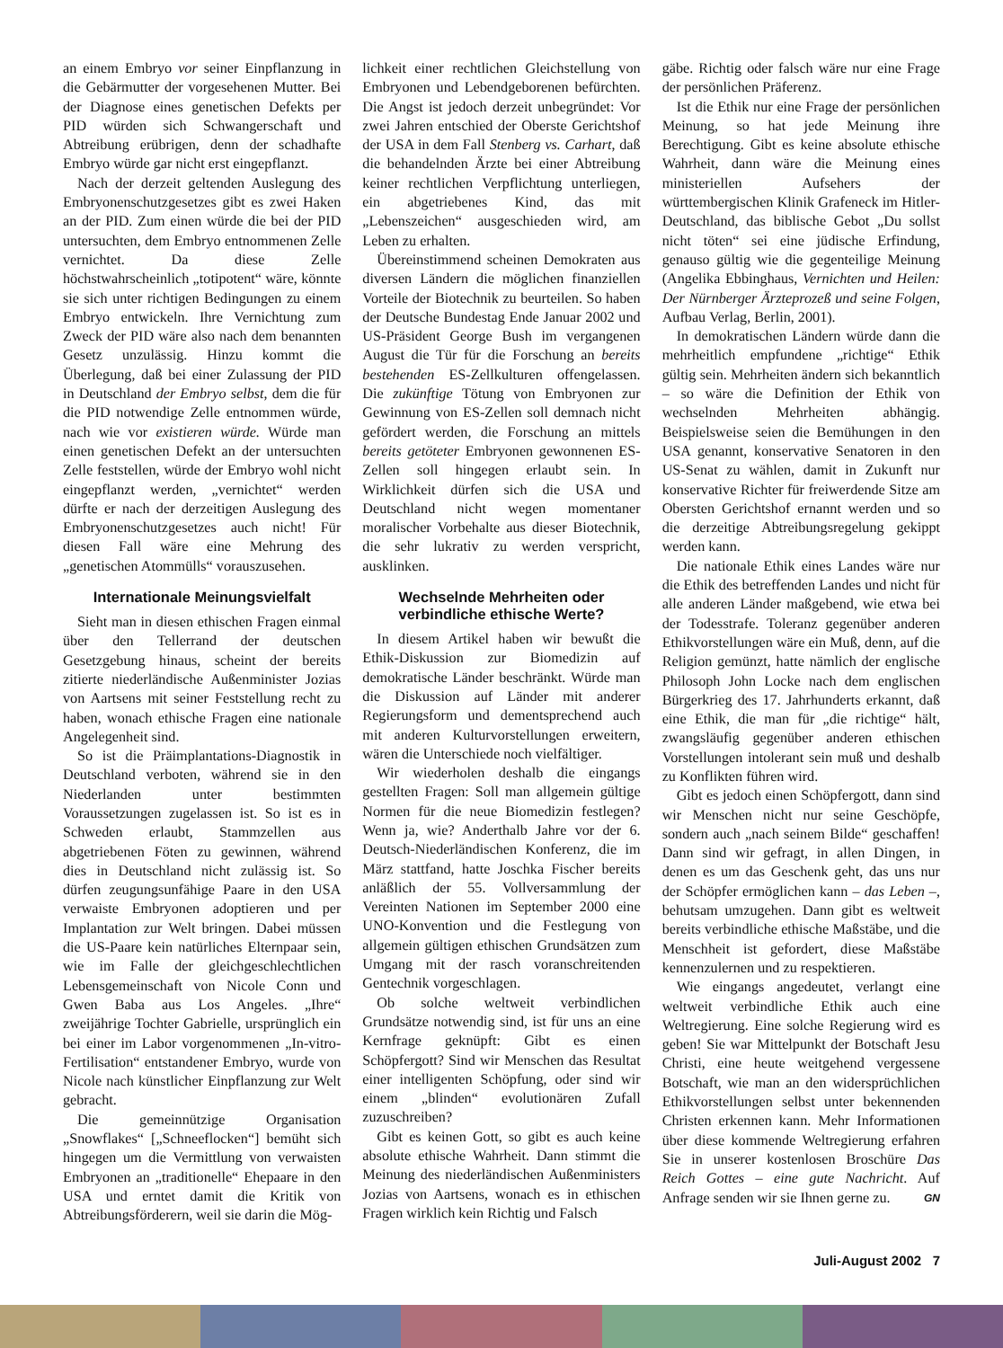an einem Embryo vor seiner Einpflanzung in die Gebärmutter der vorgesehenen Mutter. Bei der Diagnose eines genetischen Defekts per PID würden sich Schwangerschaft und Abtreibung erübrigen, denn der schadhafte Embryo würde gar nicht erst eingepflanzt.
Nach der derzeit geltenden Auslegung des Embryonenschutzgesetzes gibt es zwei Haken an der PID. Zum einen würde die bei der PID untersuchten, dem Embryo entnommenen Zelle vernichtet. Da diese Zelle höchstwahrscheinlich „totipotent“ wäre, könnte sie sich unter richtigen Bedingungen zu einem Embryo entwickeln. Ihre Vernichtung zum Zweck der PID wäre also nach dem benannten Gesetz unzulässig. Hinzu kommt die Überlegung, daß bei einer Zulassung der PID in Deutschland der Embryo selbst, dem die für die PID notwendige Zelle entnommen würde, nach wie vor existieren würde. Würde man einen genetischen Defekt an der untersuchten Zelle feststellen, würde der Embryo wohl nicht eingepflanzt werden, „vernichtet“ werden dürfte er nach der derzeitigen Auslegung des Embryonenschutzgesetzes auch nicht! Für diesen Fall wäre eine Mehrung des „genetischen Atommülls“ vorauszusehen.
Internationale Meinungsvielfalt
Sieht man in diesen ethischen Fragen einmal über den Tellerrand der deutschen Gesetzgebung hinaus, scheint der bereits zitierte niederländische Außenminister Jozias von Aartsens mit seiner Feststellung recht zu haben, wonach ethische Fragen eine nationale Angelegenheit sind.
So ist die Präimplantations-Diagnostik in Deutschland verboten, während sie in den Niederlanden unter bestimmten Voraussetzungen zugelassen ist. So ist es in Schweden erlaubt, Stammzellen aus abgetriebenen Föten zu gewinnen, während dies in Deutschland nicht zulässig ist. So dürfen zeugungsunfähige Paare in den USA verwaiste Embryonen adoptieren und per Implantation zur Welt bringen. Dabei müssen die US-Paare kein natürliches Elternpaar sein, wie im Falle der gleichgeschlechtlichen Lebensgemeinschaft von Nicole Conn und Gwen Baba aus Los Angeles. „Ihre“ zweijährige Tochter Gabrielle, ursprünglich ein bei einer im Labor vorgenommenen „In-vitro-Fertilisation“ entstandener Embryo, wurde von Nicole nach künstlicher Einpflanzung zur Welt gebracht.
Die gemeinnützige Organisation „Snowflakes“ [„Schneeflocken“] bemüht sich hingegen um die Vermittlung von verwaisten Embryonen an „traditionelle“ Ehepaare in den USA und erntet damit die Kritik von Abtreibungsförderern, weil sie darin die Mög-
lichkeit einer rechtlichen Gleichstellung von Embryonen und Lebendgeborenen befürchten. Die Angst ist jedoch derzeit unbegründet: Vor zwei Jahren entschied der Oberste Gerichtshof der USA in dem Fall Stenberg vs. Carhart, daß die behandelnden Ärzte bei einer Abtreibung keiner rechtlichen Verpflichtung unterliegen, ein abgetriebenes Kind, das mit „Lebenszeichen“ ausgeschieden wird, am Leben zu erhalten.
Übereinstimmend scheinen Demokraten aus diversen Ländern die möglichen finanziellen Vorteile der Biotechnik zu beurteilen. So haben der Deutsche Bundestag Ende Januar 2002 und US-Präsident George Bush im vergangenen August die Tür für die Forschung an bereits bestehenden ES-Zellkulturen offengelassen. Die zukünftige Tötung von Embryonen zur Gewinnung von ES-Zellen soll demnach nicht gefördert werden, die Forschung an mittels bereits getöteter Embryonen gewonnenen ES-Zellen soll hingegen erlaubt sein. In Wirklichkeit dürfen sich die USA und Deutschland nicht wegen momentaner moralischer Vorbehalte aus dieser Biotechnik, die sehr lukrativ zu werden verspricht, ausklinken.
Wechselnde Mehrheiten oder verbindliche ethische Werte?
In diesem Artikel haben wir bewußt die Ethik-Diskussion zur Biomedizin auf demokratische Länder beschränkt. Würde man die Diskussion auf Länder mit anderer Regierungsform und dementsprechend auch mit anderen Kulturvorstellungen erweitern, wären die Unterschiede noch vielfältiger.
Wir wiederholen deshalb die eingangs gestellten Fragen: Soll man allgemein gültige Normen für die neue Biomedizin festlegen? Wenn ja, wie? Anderthalb Jahre vor der 6. Deutsch-Niederländischen Konferenz, die im März stattfand, hatte Joschka Fischer bereits anläßlich der 55. Vollversammlung der Vereinten Nationen im September 2000 eine UNO-Konvention und die Festlegung von allgemein gültigen ethischen Grundsätzen zum Umgang mit der rasch voranschreitenden Gentechnik vorgeschlagen.
Ob solche weltweit verbindlichen Grundsätze notwendig sind, ist für uns an eine Kernfrage geknüpft: Gibt es einen Schöpfergott? Sind wir Menschen das Resultat einer intelligenten Schöpfung, oder sind wir einem „blinden“ evolutionären Zufall zuzuschreiben?
Gibt es keinen Gott, so gibt es auch keine absolute ethische Wahrheit. Dann stimmt die Meinung des niederländischen Außenministers Jozias von Aartsens, wonach es in ethischen Fragen wirklich kein Richtig und Falsch
gäbe. Richtig oder falsch wäre nur eine Frage der persönlichen Präferenz.
Ist die Ethik nur eine Frage der persönlichen Meinung, so hat jede Meinung ihre Berechtigung. Gibt es keine absolute ethische Wahrheit, dann wäre die Meinung eines ministeriellen Aufsehers der württembergischen Klinik Grafeneck im Hitler-Deutschland, das biblische Gebot „Du sollst nicht töten“ sei eine jüdische Erfindung, genauso gültig wie die gegenteilige Meinung (Angelika Ebbinghaus, Vernichten und Heilen: Der Nürnberger Ärzteprozeß und seine Folgen, Aufbau Verlag, Berlin, 2001).
In demokratischen Ländern würde dann die mehrheitlich empfundene „richtige“ Ethik gültig sein. Mehrheiten ändern sich bekanntlich – so wäre die Definition der Ethik von wechselnden Mehrheiten abhängig. Beispielsweise seien die Bemühungen in den USA genannt, konservative Senatoren in den US-Senat zu wählen, damit in Zukunft nur konservative Richter für freiwerdende Sitze am Obersten Gerichtshof ernannt werden und so die derzeitige Abtreibungsregelung gekippt werden kann.
Die nationale Ethik eines Landes wäre nur die Ethik des betreffenden Landes und nicht für alle anderen Länder maßgebend, wie etwa bei der Todesstrafe. Toleranz gegenüber anderen Ethikvorstellungen wäre ein Muß, denn, auf die Religion gemünzt, hatte nämlich der englische Philosoph John Locke nach dem englischen Bürgerkrieg des 17. Jahrhunderts erkannt, daß eine Ethik, die man für „die richtige“ hält, zwangsläufig gegenüber anderen ethischen Vorstellungen intolerant sein muß und deshalb zu Konflikten führen wird.
Gibt es jedoch einen Schöpfergott, dann sind wir Menschen nicht nur seine Geschöpfe, sondern auch „nach seinem Bilde“ geschaffen! Dann sind wir gefragt, in allen Dingen, in denen es um das Geschenk geht, das uns nur der Schöpfer ermöglichen kann – das Leben –, behutsam umzugehen. Dann gibt es weltweit bereits verbindliche ethische Maßstäbe, und die Menschheit ist gefordert, diese Maßstäbe kennenzulernen und zu respektieren.
Wie eingangs angedeutet, verlangt eine weltweit verbindliche Ethik auch eine Weltregierung. Eine solche Regierung wird es geben! Sie war Mittelpunkt der Botschaft Jesu Christi, eine heute weitgehend vergessene Botschaft, wie man an den widersprüchlichen Ethikvorstellungen selbst unter bekennenden Christen erkennen kann. Mehr Informationen über diese kommende Weltregierung erfahren Sie in unserer kostenlosen Broschüre Das Reich Gottes – eine gute Nachricht. Auf Anfrage senden wir sie Ihnen gerne zu. GN
Juli-August 2002 7